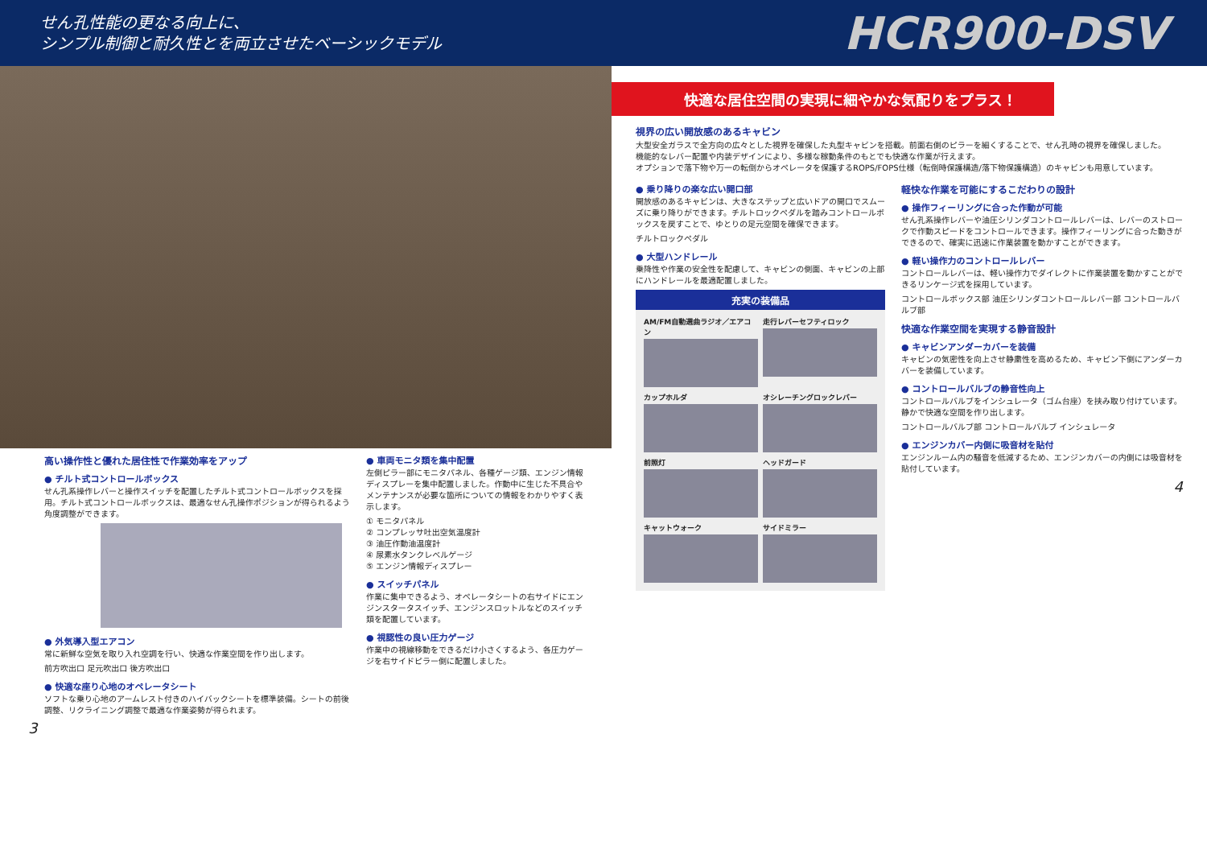せん孔性能の更なる向上に、
シンプル制御と耐久性とを両立させたベーシックモデル
HCR900-DSV
高い操作性と優れた居住性で作業効率をアップ
● チルト式コントロールボックス
せん孔系操作レバーと操作スイッチを配置したチルト式コントロールボックスを採用。チルト式コントロールボックスは、最適なせん孔操作ポジションが得られるよう角度調整ができます。
● 外気導入型エアコン
常に新鮮な空気を取り入れ空調を行い、快適な作業空間を作り出します。
前方吹出口 足元吹出口 後方吹出口
● 快適な座り心地のオペレータシート
ソフトな乗り心地のアームレスト付きのハイバックシートを標準装備。シートの前後調整、リクライニング調整で最適な作業姿勢が得られます。
● 車両モニタ類を集中配置
左側ピラー部にモニタパネル、各種ゲージ類、エンジン情報ディスプレーを集中配置しました。作動中に生じた不具合やメンテナンスが必要な箇所についての情報をわかりやすく表示します。
① モニタパネル
② コンプレッサ吐出空気温度計
③ 油圧作動油温度計
④ 尿素水タンクレベルゲージ
⑤ エンジン情報ディスプレー
● スイッチパネル
作業に集中できるよう、オペレータシートの右サイドにエンジンスタータスイッチ、エンジンスロットルなどのスイッチ類を配置しています。
● 視認性の良い圧力ゲージ
作業中の視線移動をできるだけ小さくするよう、各圧力ゲージを右サイドピラー側に配置しました。
3
快適な居住空間の実現に細やかな気配りをプラス！
視界の広い開放感のあるキャビン
大型安全ガラスで全方向の広々とした視界を確保した丸型キャビンを搭載。前面右側のピラーを細くすることで、せん孔時の視界を確保しました。
機能的なレバー配置や内装デザインにより、多様な稼動条件のもとでも快適な作業が行えます。
オプションで落下物や万一の転倒からオペレータを保護するROPS/FOPS仕様（転倒時保護構造/落下物保護構造）のキャビンも用意しています。
● 乗り降りの楽な広い開口部
開放感のあるキャビンは、大きなステップと広いドアの開口でスムーズに乗り降りができます。チルトロックペダルを踏みコントロールボックスを戻すことで、ゆとりの足元空間を確保できます。
チルトロックペダル
● 大型ハンドレール
乗降性や作業の安全性を配慮して、キャビンの側面、キャビンの上部にハンドレールを最適配置しました。
充実の装備品
AM/FM自動選曲ラジオ／エアコン
走行レバーセフティロック
カップホルダ
オシレーチングロックレバー
前照灯
ヘッドガード
キャットウォーク
サイドミラー
軽快な作業を可能にするこだわりの設計
● 操作フィーリングに合った作動が可能
せん孔系操作レバーや油圧シリンダコントロールレバーは、レバーのストロークで作動スピードをコントロールできます。操作フィーリングに合った動きができるので、確実に迅速に作業装置を動かすことができます。
● 軽い操作力のコントロールレバー
コントロールレバーは、軽い操作力でダイレクトに作業装置を動かすことができるリンケージ式を採用しています。
コントロールボックス部 油圧シリンダコントロールレバー部 コントロールバルブ部
快適な作業空間を実現する静音設計
● キャビンアンダーカバーを装備
キャビンの気密性を向上させ静粛性を高めるため、キャビン下側にアンダーカバーを装備しています。
● コントロールバルブの静音性向上
コントロールバルブをインシュレータ（ゴム台座）を挟み取り付けています。静かで快適な空間を作り出します。
コントロールバルブ部 コントロールバルブ インシュレータ
● エンジンカバー内側に吸音材を貼付
エンジンルーム内の騒音を低減するため、エンジンカバーの内側には吸音材を貼付しています。
4